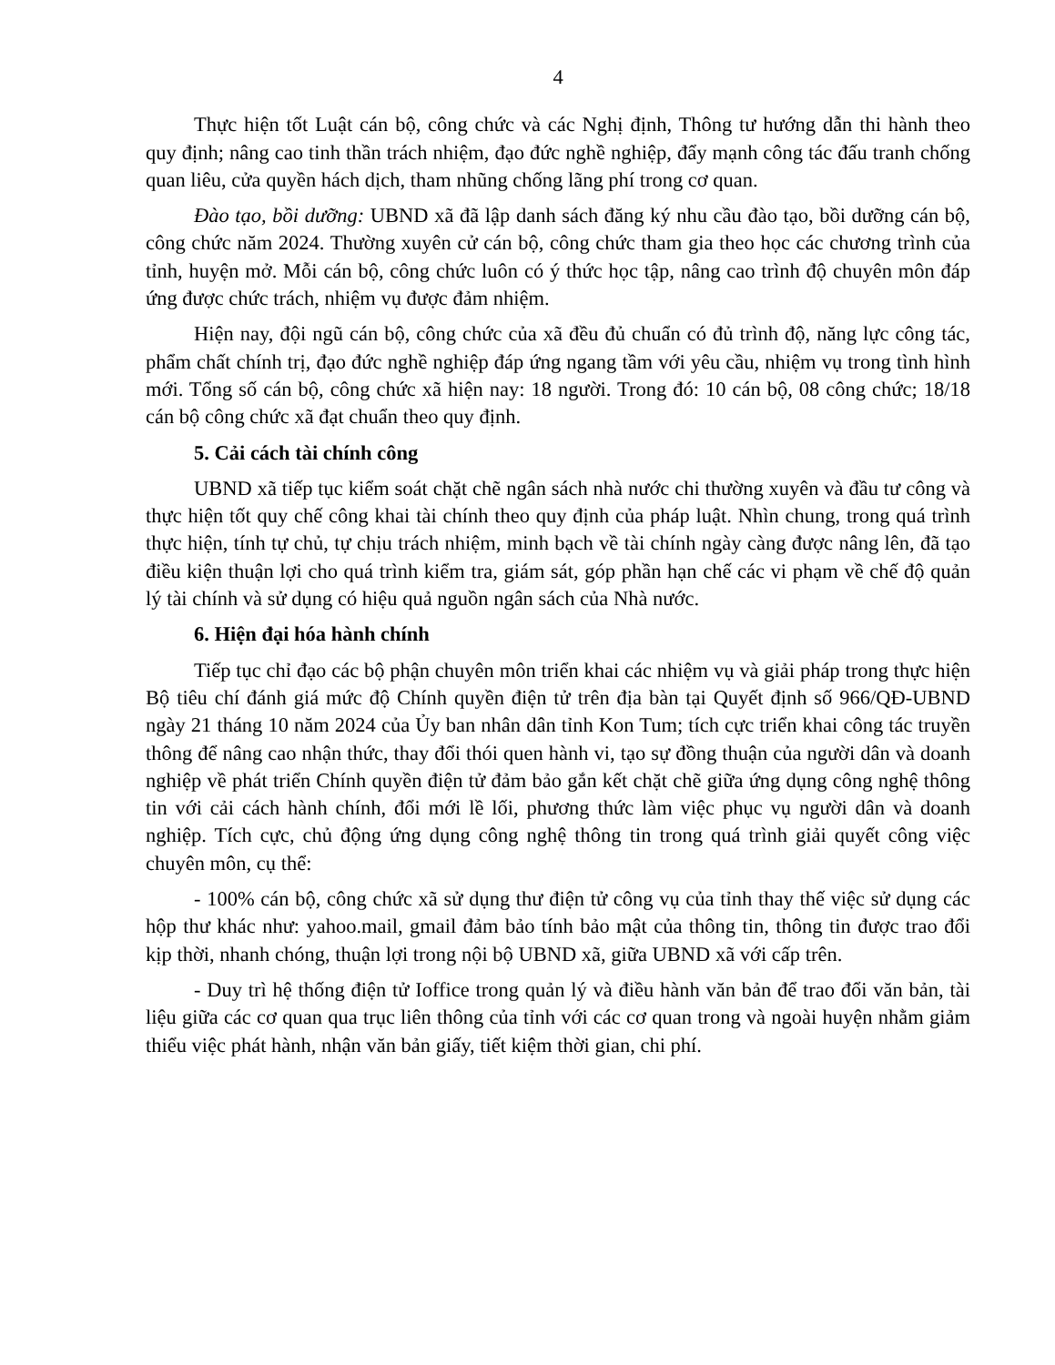4
Thực hiện tốt Luật cán bộ, công chức và các Nghị định, Thông tư hướng dẫn thi hành theo quy định; nâng cao tinh thần trách nhiệm, đạo đức nghề nghiệp, đẩy mạnh công tác đấu tranh chống quan liêu, cửa quyền hách dịch, tham nhũng chống lãng phí trong cơ quan.
Đào tạo, bồi dưỡng: UBND xã đã lập danh sách đăng ký nhu cầu đào tạo, bồi dưỡng cán bộ, công chức năm 2024. Thường xuyên cử cán bộ, công chức tham gia theo học các chương trình của tỉnh, huyện mở. Mỗi cán bộ, công chức luôn có ý thức học tập, nâng cao trình độ chuyên môn đáp ứng được chức trách, nhiệm vụ được đảm nhiệm.
Hiện nay, đội ngũ cán bộ, công chức của xã đều đủ chuẩn có đủ trình độ, năng lực công tác, phẩm chất chính trị, đạo đức nghề nghiệp đáp ứng ngang tầm với yêu cầu, nhiệm vụ trong tình hình mới. Tổng số cán bộ, công chức xã hiện nay: 18 người. Trong đó: 10 cán bộ, 08 công chức; 18/18 cán bộ công chức xã đạt chuẩn theo quy định.
5. Cải cách tài chính công
UBND xã tiếp tục kiểm soát chặt chẽ ngân sách nhà nước chi thường xuyên và đầu tư công và thực hiện tốt quy chế công khai tài chính theo quy định của pháp luật. Nhìn chung, trong quá trình thực hiện, tính tự chủ, tự chịu trách nhiệm, minh bạch về tài chính ngày càng được nâng lên, đã tạo điều kiện thuận lợi cho quá trình kiểm tra, giám sát, góp phần hạn chế các vi phạm về chế độ quản lý tài chính và sử dụng có hiệu quả nguồn ngân sách của Nhà nước.
6. Hiện đại hóa hành chính
Tiếp tục chỉ đạo các bộ phận chuyên môn triển khai các nhiệm vụ và giải pháp trong thực hiện Bộ tiêu chí đánh giá mức độ Chính quyền điện tử trên địa bàn tại Quyết định số 966/QĐ-UBND ngày 21 tháng 10 năm 2024 của Ủy ban nhân dân tỉnh Kon Tum; tích cực triển khai công tác truyền thông để nâng cao nhận thức, thay đổi thói quen hành vi, tạo sự đồng thuận của người dân và doanh nghiệp về phát triển Chính quyền điện tử đảm bảo gắn kết chặt chẽ giữa ứng dụng công nghệ thông tin với cải cách hành chính, đổi mới lề lối, phương thức làm việc phục vụ người dân và doanh nghiệp. Tích cực, chủ động ứng dụng công nghệ thông tin trong quá trình giải quyết công việc chuyên môn, cụ thể:
- 100% cán bộ, công chức xã sử dụng thư điện tử công vụ của tỉnh thay thế việc sử dụng các hộp thư khác như: yahoo.mail, gmail đảm bảo tính bảo mật của thông tin, thông tin được trao đổi kịp thời, nhanh chóng, thuận lợi trong nội bộ UBND xã, giữa UBND xã với cấp trên.
- Duy trì hệ thống điện tử Ioffice trong quản lý và điều hành văn bản để trao đổi văn bản, tài liệu giữa các cơ quan qua trục liên thông của tỉnh với các cơ quan trong và ngoài huyện nhằm giảm thiểu việc phát hành, nhận văn bản giấy, tiết kiệm thời gian, chi phí.